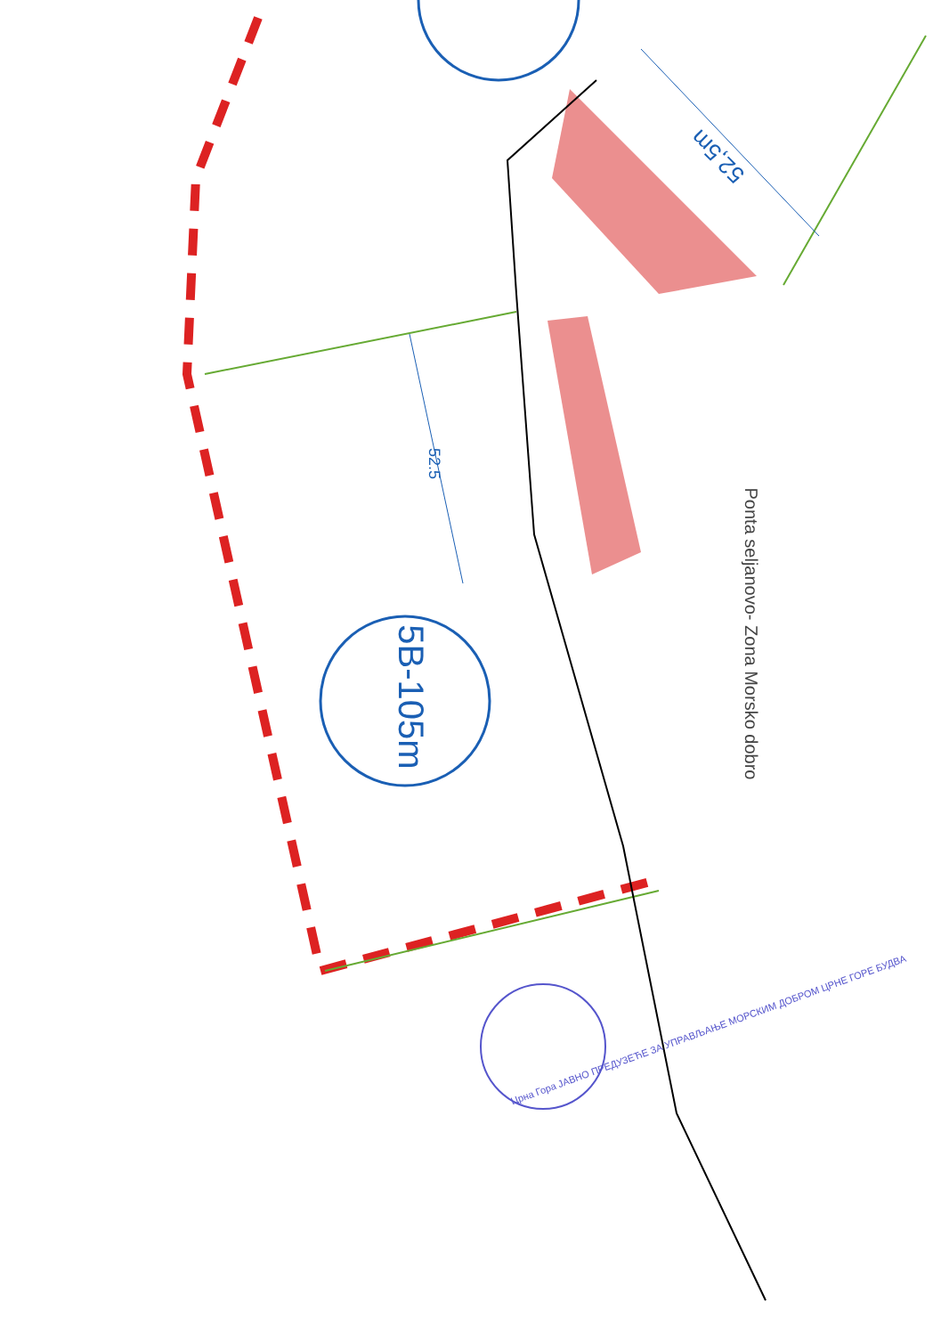5B-105m
52.5
52,5m
Ponta seljanovo- Zona Morsko dobro
Црна Гора ЈАВНО ПРЕДУЗЕЋЕ ЗА УПРАВЉАЊЕ МОРСКИМ ДОБРОМ ЦРНЕ ГОРЕ БУДВА